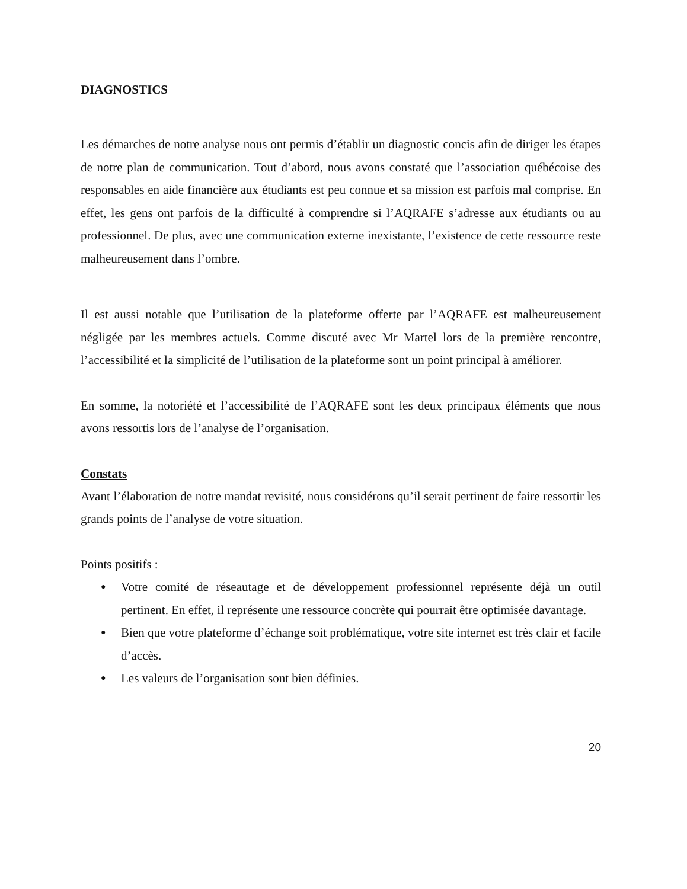DIAGNOSTICS
Les démarches de notre analyse nous ont permis d’établir un diagnostic concis afin de diriger les étapes de notre plan de communication. Tout d’abord, nous avons constaté que l’association québécoise des responsables en aide financière aux étudiants est peu connue et sa mission est parfois mal comprise. En effet, les gens ont parfois de la difficulté à comprendre si l’AQRAFE s’adresse aux étudiants ou au professionnel. De plus, avec une communication externe inexistante, l’existence de cette ressource reste malheureusement dans l’ombre.
Il est aussi notable que l’utilisation de la plateforme offerte par l’AQRAFE est malheureusement négligée par les membres actuels. Comme discuté avec Mr Martel lors de la première rencontre, l’accessibilité et la simplicité de l’utilisation de la plateforme sont un point principal à améliorer.
En somme, la notoriété et l’accessibilité de l’AQRAFE sont les deux principaux éléments que nous avons ressortis lors de l’analyse de l’organisation.
Constats
Avant l’élaboration de notre mandat revisité, nous considérons qu’il serait pertinent de faire ressortir les grands points de l’analyse de votre situation.
Points positifs :
● Votre comité de réseautage et de développement professionnel représente déjà un outil pertinent. En effet, il représente une ressource concrète qui pourrait être optimisée davantage.
● Bien que votre plateforme d’échange soit problématique, votre site internet est très clair et facile d’accès.
● Les valeurs de l’organisation sont bien définies.
20